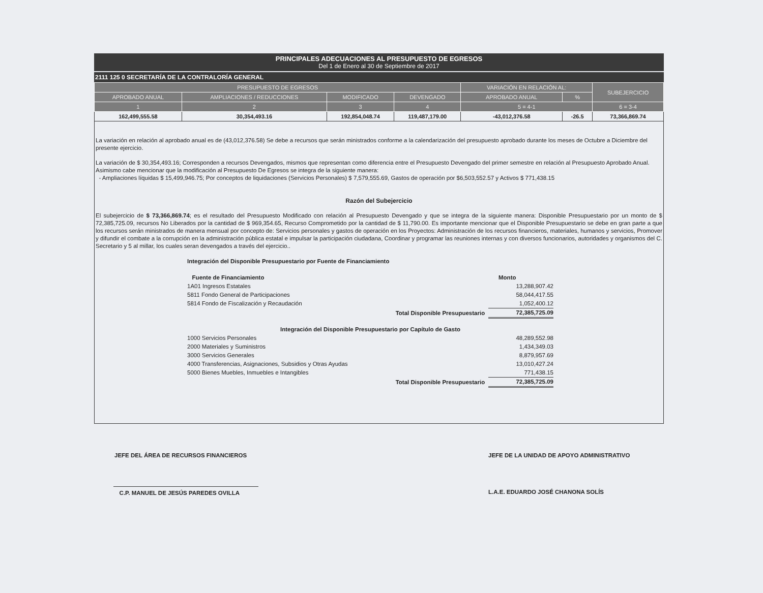PRINCIPALES ADECUACIONES AL PRESUPUESTO DE EGRESOS
Del 1 de Enero al 30 de Septiembre de 2017
2111 125 0 SECRETARÍA DE LA CONTRALORÍA GENERAL
| PRESUPUESTO DE EGRESOS | | | | VARIACIÓN EN RELACIÓN AL: | | SUBEJERCICIO |
| --- | --- | --- | --- | --- | --- | --- |
| APROBADO ANUAL | AMPLIACIONES / REDUCCIONES | MODIFICADO | DEVENGADO | APROBADO ANUAL | % | |
| 1 | 2 | 3 | 4 | 5 = 4-1 | | 6 = 3-4 |
| 162,499,555.58 | 30,354,493.16 | 192,854,048.74 | 119,487,179.00 | -43,012,376.58 | -26.5 | 73,366,869.74 |
La variación en relación al aprobado anual es de (43,012,376.58) Se debe a recursos que serán ministrados conforme a la calendarización del presupuesto aprobado durante los meses de Octubre a Diciembre del presente ejercicio.
La variación de $ 30,354,493.16; Corresponden a recursos Devengados, mismos que representan como diferencia entre el Presupuesto Devengado del primer semestre en relación al Presupuesto Aprobado Anual. Asimismo cabe mencionar que la modificación al Presupuesto De Egresos se integra de la siguiente manera:
- Ampliaciones líquidas $ 15,499,946.75; Por conceptos de liquidaciones (Servicios Personales) $ 7,579,555.69, Gastos de operación por $6,503,552.57 y Activos $ 771,438.15
Razón del Subejercicio
El subejercicio de $ 73,366,869.74; es el resultado del Presupuesto Modificado con relación al Presupuesto Devengado y que se integra de la siguiente manera: Disponible Presupuestario por un monto de $ 72,385,725.09, recursos No Liberados por la cantidad de $ 969,354.65, Recurso Comprometido por la cantidad de $ 11,790.00. Es importante mencionar que el Disponible Presupuestario se debe en gran parte a que los recursos serán ministrados de manera mensual por concepto de: Servicios personales y gastos de operación en los Proyectos: Administración de los recursos financieros, materiales, humanos y servicios, Promover y difundir el combate a la corrupción en la administración pública estatal e impulsar la participación ciudadana, Coordinar y programar las reuniones internas y con diversos funcionarios, autoridades y organismos del C. Secretario y 5 al millar, los cuales seran devengados a través del ejercicio..
| Integración del Disponible Presupuestario por Fuente de Financiamiento | | |
| Fuente de Financiamiento | | Monto |
| 1A01 Ingresos Estatales | | 13,288,907.42 |
| 5811 Fondo General de Participaciones | | 58,044,417.55 |
| 5814 Fondo de Fiscalización y Recaudación | | 1,052,400.12 |
| | Total Disponible Presupuestario | 72,385,725.09 |
| Integración del Disponible Presupuestario por Capítulo de Gasto | | |
| 1000 Servicios Personales | | 48,289,552.98 |
| 2000 Materiales y Suministros | | 1,434,349.03 |
| 3000 Servicios Generales | | 8,879,957.69 |
| 4000 Transferencias, Asignaciones, Subsidios y Otras Ayudas | | 13,010,427.24 |
| 5000 Bienes Muebles, Inmuebles e Intangibles | | 771,438.15 |
| | Total Disponible Presupuestario | 72,385,725.09 |
JEFE DEL ÁREA DE RECURSOS FINANCIEROS
C.P. MANUEL DE JESÚS PAREDES OVILLA
JEFE DE LA UNIDAD DE APOYO ADMINISTRATIVO
L.A.E. EDUARDO JOSÉ CHANONA SOLÍS